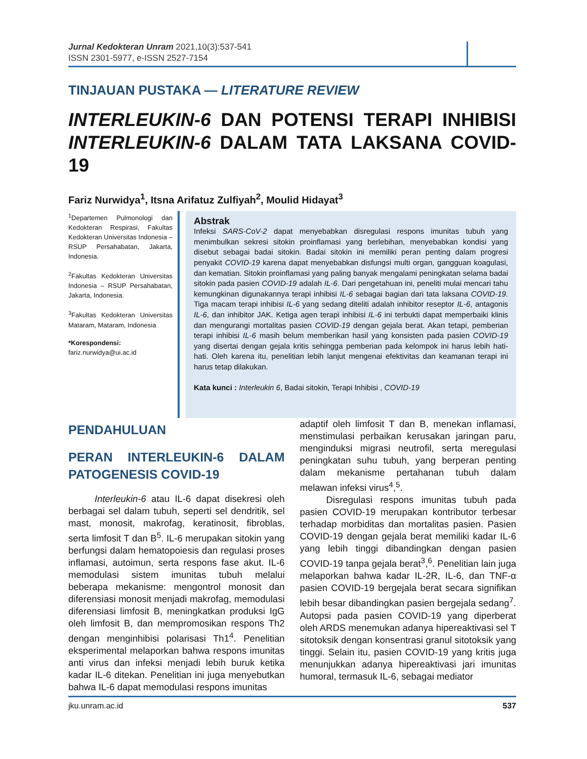Jurnal Kedokteran Unram 2021,10(3):537-541
ISSN 2301-5977, e-ISSN 2527-7154
TINJAUAN PUSTAKA — LITERATURE REVIEW
INTERLEUKIN-6 DAN POTENSI TERAPI INHIBISI INTERLEUKIN-6 DALAM TATA LAKSANA COVID-19
Fariz Nurwidya<sup>1</sup>, Itsna Arifatuz Zulfiyah<sup>2</sup>, Moulid Hidayat<sup>3</sup>
<sup>1</sup> Departemen Pulmonologi dan Kedokteran Respirasi, Fakultas Kedokteran Universitas Indonesia – RSUP Persahabatan, Jakarta, Indonesia.
<sup>2</sup> Fakultas Kedokteran Universitas Indonesia – RSUP Persahabatan, Jakarta, Indonesia.
<sup>3</sup> Fakultas Kedokteran Universitas Mataram, Mataram, Indonesia
*Korespondensi:
fariz.nurwidya@ui.ac.id
Abstrak
Infeksi SARS-CoV-2 dapat menyebabkan disregulasi respons imunitas tubuh yang menimbulkan sekresi sitokin proinflamasi yang berlebihan, menyebabkan kondisi yang disebut sebagai badai sitokin. Badai sitokin ini memiliki peran penting dalam progresi penyakit COVID-19 karena dapat menyebabkan disfungsi multi organ, gangguan koagulasi, dan kematian. Sitokin proinflamasi yang paling banyak mengalami peningkatan selama badai sitokin pada pasien COVID-19 adalah IL-6. Dari pengetahuan ini, peneliti mulai mencari tahu kemungkinan digunakannya terapi inhibisi IL-6 sebagai bagian dari tata laksana COVID-19. Tiga macam terapi inhibisi IL-6 yang sedang diteliti adalah inhibitor reseptor IL-6, antagonis IL-6, dan inhibitor JAK. Ketiga agen terapi inhibisi IL-6 ini terbukti dapat memperbaiki klinis dan mengurangi mortalitas pasien COVID-19 dengan gejala berat. Akan tetapi, pemberian terapi inhibisi IL-6 masih belum memberikan hasil yang konsisten pada pasien COVID-19 yang disertai dengan gejala kritis sehingga pemberian pada kelompok ini harus lebih hati-hati. Oleh karena itu, penelitian lebih lanjut mengenai efektivitas dan keamanan terapi ini harus tetap dilakukan.
Kata kunci : Interleukin 6, Badai sitokin, Terapi Inhibisi , COVID-19
PENDAHULUAN
PERAN INTERLEUKIN-6 DALAM PATOGENESIS COVID-19
Interleukin-6 atau IL-6 dapat disekresi oleh berbagai sel dalam tubuh, seperti sel dendritik, sel mast, monosit, makrofag, keratinosit, fibroblas, serta limfosit T dan B<sup>5</sup>. IL-6 merupakan sitokin yang berfungsi dalam hematopoiesis dan regulasi proses inflamasi, autoimun, serta respons fase akut. IL-6 memodulasi sistem imunitas tubuh melalui beberapa mekanisme: mengontrol monosit dan diferensiasi monosit menjadi makrofag, memodulasi diferensiasi limfosit B, meningkatkan produksi IgG oleh limfosit B, dan mempromosikan respons Th2 dengan menginhibisi polarisasi Th1<sup>4</sup>. Penelitian eksperimental melaporkan bahwa respons imunitas anti virus dan infeksi menjadi lebih buruk ketika kadar IL-6 ditekan. Penelitian ini juga menyebutkan bahwa IL-6 dapat memodulasi respons imunitas
adaptif oleh limfosit T dan B, menekan inflamasi, menstimulasi perbaikan kerusakan jaringan paru, menginduksi migrasi neutrofil, serta meregulasi peningkatan suhu tubuh, yang berperan penting dalam mekanisme pertahanan tubuh dalam melawan infeksi virus<sup>4</sup>,<sup>5</sup>.
Disregulasi respons imunitas tubuh pada pasien COVID-19 merupakan kontributor terbesar terhadap morbiditas dan mortalitas pasien. Pasien COVID-19 dengan gejala berat memiliki kadar IL-6 yang lebih tinggi dibandingkan dengan pasien COVID-19 tanpa gejala berat<sup>3</sup>,<sup>6</sup>. Penelitian lain juga melaporkan bahwa kadar IL-2R, IL-6, dan TNF-α pasien COVID-19 bergejala berat secara signifikan lebih besar dibandingkan pasien bergejala sedang<sup>7</sup>. Autopsi pada pasien COVID-19 yang diperberat oleh ARDS menemukan adanya hipereaktivasi sel T sitotoksik dengan konsentrasi granul sitotoksik yang tinggi. Selain itu, pasien COVID-19 yang kritis juga menunjukkan adanya hipereaktivasi jari imunitas humoral, termasuk IL-6, sebagai mediator
jku.unram.ac.id 537